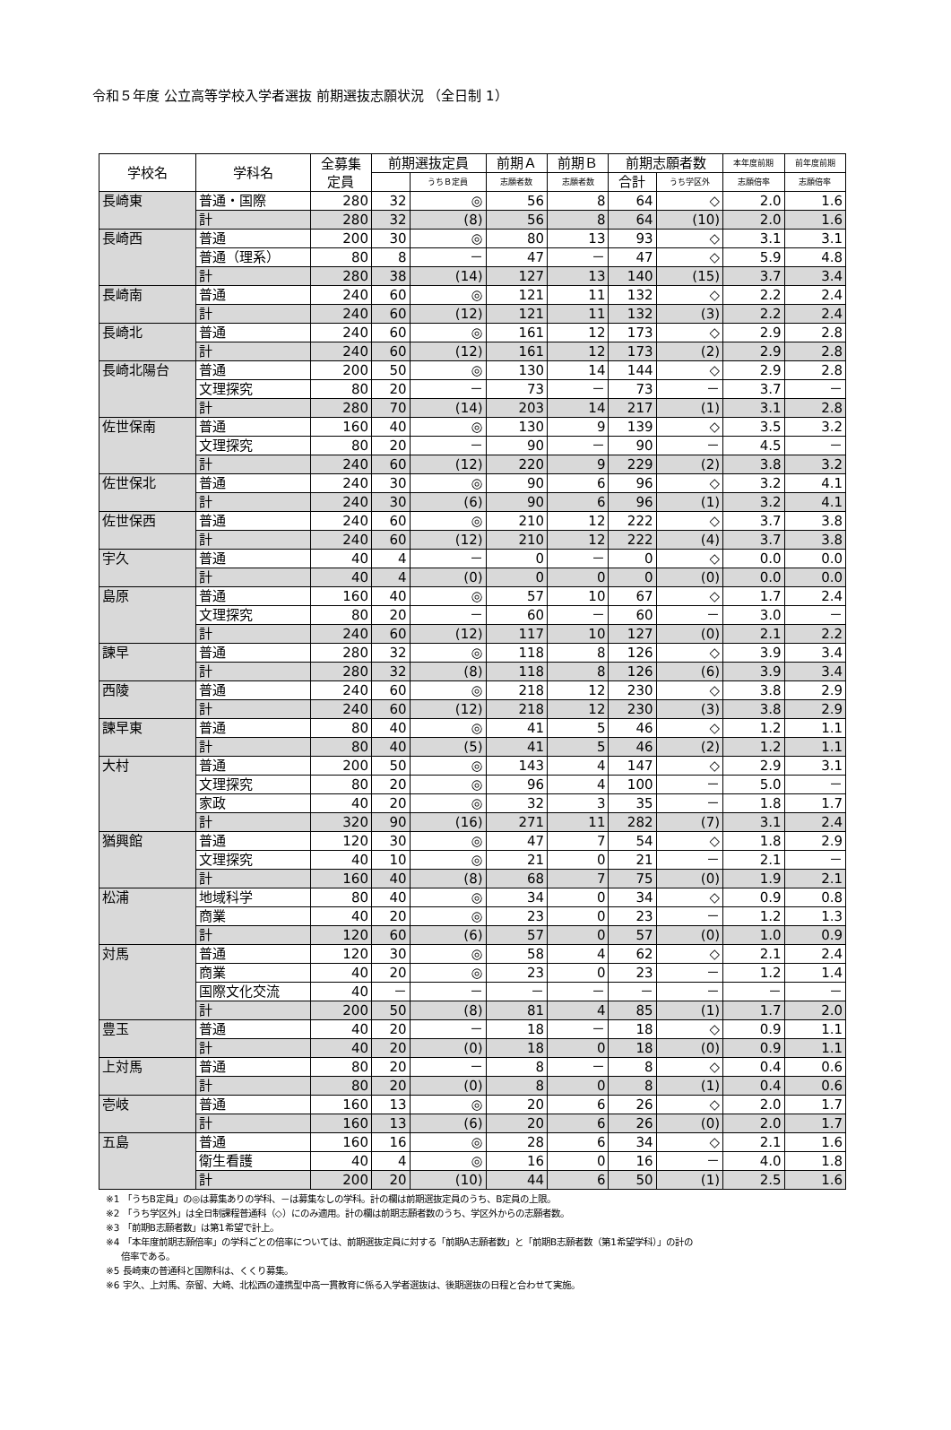令和５年度 公立高等学校入学者選抜 前期選抜志願状況 （全日制 1）
| 学校名 | 学科名 | 全募集 定員 | 前期選抜定員 | | 前期Ａ | 前期Ｂ | 前期志願者数 | | 本年度前期 | 前年度前期 |
| --- | --- | --- | --- | --- | --- | --- | --- | --- | --- | --- |
| | | | | うちＢ定員 | 志願者数 | 志願者数 | 合計 | うち学区外 | 志願倍率 | 志願倍率 |
| 長崎東 | 普通・国際 | 280 | 32 | ◎ | 56 | 8 | 64 | ◇ | 2.0 | 1.6 |
| | 計 | 280 | 32 | (8) | 56 | 8 | 64 | (10) | 2.0 | 1.6 |
| 長崎西 | 普通 | 200 | 30 | ◎ | 80 | 13 | 93 | ◇ | 3.1 | 3.1 |
| | 普通（理系） | 80 | 8 | － | 47 | － | 47 | ◇ | 5.9 | 4.8 |
| | 計 | 280 | 38 | (14) | 127 | 13 | 140 | (15) | 3.7 | 3.4 |
| 長崎南 | 普通 | 240 | 60 | ◎ | 121 | 11 | 132 | ◇ | 2.2 | 2.4 |
| | 計 | 240 | 60 | (12) | 121 | 11 | 132 | (3) | 2.2 | 2.4 |
| 長崎北 | 普通 | 240 | 60 | ◎ | 161 | 12 | 173 | ◇ | 2.9 | 2.8 |
| | 計 | 240 | 60 | (12) | 161 | 12 | 173 | (2) | 2.9 | 2.8 |
| 長崎北陽台 | 普通 | 200 | 50 | ◎ | 130 | 14 | 144 | ◇ | 2.9 | 2.8 |
| | 文理探究 | 80 | 20 | － | 73 | － | 73 | － | 3.7 | － |
| | 計 | 280 | 70 | (14) | 203 | 14 | 217 | (1) | 3.1 | 2.8 |
| 佐世保南 | 普通 | 160 | 40 | ◎ | 130 | 9 | 139 | ◇ | 3.5 | 3.2 |
| | 文理探究 | 80 | 20 | － | 90 | － | 90 | － | 4.5 | － |
| | 計 | 240 | 60 | (12) | 220 | 9 | 229 | (2) | 3.8 | 3.2 |
| 佐世保北 | 普通 | 240 | 30 | ◎ | 90 | 6 | 96 | ◇ | 3.2 | 4.1 |
| | 計 | 240 | 30 | (6) | 90 | 6 | 96 | (1) | 3.2 | 4.1 |
| 佐世保西 | 普通 | 240 | 60 | ◎ | 210 | 12 | 222 | ◇ | 3.7 | 3.8 |
| | 計 | 240 | 60 | (12) | 210 | 12 | 222 | (4) | 3.7 | 3.8 |
| 宇久 | 普通 | 40 | 4 | － | 0 | － | 0 | ◇ | 0.0 | 0.0 |
| | 計 | 40 | 4 | (0) | 0 | 0 | 0 | (0) | 0.0 | 0.0 |
| 島原 | 普通 | 160 | 40 | ◎ | 57 | 10 | 67 | ◇ | 1.7 | 2.4 |
| | 文理探究 | 80 | 20 | － | 60 | － | 60 | － | 3.0 | － |
| | 計 | 240 | 60 | (12) | 117 | 10 | 127 | (0) | 2.1 | 2.2 |
| 諫早 | 普通 | 280 | 32 | ◎ | 118 | 8 | 126 | ◇ | 3.9 | 3.4 |
| | 計 | 280 | 32 | (8) | 118 | 8 | 126 | (6) | 3.9 | 3.4 |
| 西陵 | 普通 | 240 | 60 | ◎ | 218 | 12 | 230 | ◇ | 3.8 | 2.9 |
| | 計 | 240 | 60 | (12) | 218 | 12 | 230 | (3) | 3.8 | 2.9 |
| 諫早東 | 普通 | 80 | 40 | ◎ | 41 | 5 | 46 | ◇ | 1.2 | 1.1 |
| | 計 | 80 | 40 | (5) | 41 | 5 | 46 | (2) | 1.2 | 1.1 |
| 大村 | 普通 | 200 | 50 | ◎ | 143 | 4 | 147 | ◇ | 2.9 | 3.1 |
| | 文理探究 | 80 | 20 | ◎ | 96 | 4 | 100 | － | 5.0 | － |
| | 家政 | 40 | 20 | ◎ | 32 | 3 | 35 | － | 1.8 | 1.7 |
| | 計 | 320 | 90 | (16) | 271 | 11 | 282 | (7) | 3.1 | 2.4 |
| 猶興館 | 普通 | 120 | 30 | ◎ | 47 | 7 | 54 | ◇ | 1.8 | 2.9 |
| | 文理探究 | 40 | 10 | ◎ | 21 | 0 | 21 | － | 2.1 | － |
| | 計 | 160 | 40 | (8) | 68 | 7 | 75 | (0) | 1.9 | 2.1 |
| 松浦 | 地域科学 | 80 | 40 | ◎ | 34 | 0 | 34 | ◇ | 0.9 | 0.8 |
| | 商業 | 40 | 20 | ◎ | 23 | 0 | 23 | － | 1.2 | 1.3 |
| | 計 | 120 | 60 | (6) | 57 | 0 | 57 | (0) | 1.0 | 0.9 |
| 対馬 | 普通 | 120 | 30 | ◎ | 58 | 4 | 62 | ◇ | 2.1 | 2.4 |
| | 商業 | 40 | 20 | ◎ | 23 | 0 | 23 | － | 1.2 | 1.4 |
| | 国際文化交流 | 40 | － | － | － | － | － | － | － | － |
| | 計 | 200 | 50 | (8) | 81 | 4 | 85 | (1) | 1.7 | 2.0 |
| 豊玉 | 普通 | 40 | 20 | － | 18 | － | 18 | ◇ | 0.9 | 1.1 |
| | 計 | 40 | 20 | (0) | 18 | 0 | 18 | (0) | 0.9 | 1.1 |
| 上対馬 | 普通 | 80 | 20 | － | 8 | － | 8 | ◇ | 0.4 | 0.6 |
| | 計 | 80 | 20 | (0) | 8 | 0 | 8 | (1) | 0.4 | 0.6 |
| 壱岐 | 普通 | 160 | 13 | ◎ | 20 | 6 | 26 | ◇ | 2.0 | 1.7 |
| | 計 | 160 | 13 | (6) | 20 | 6 | 26 | (0) | 2.0 | 1.7 |
| 五島 | 普通 | 160 | 16 | ◎ | 28 | 6 | 34 | ◇ | 2.1 | 1.6 |
| | 衛生看護 | 40 | 4 | ◎ | 16 | 0 | 16 | － | 4.0 | 1.8 |
| | 計 | 200 | 20 | (10) | 44 | 6 | 50 | (1) | 2.5 | 1.6 |
※1 「うちB定員」の◎は募集ありの学科、－は募集なしの学科。計の欄は前期選抜定員のうち、B定員の上限。
※2 「うち学区外」は全日制課程普通科（◇）にのみ適用。計の欄は前期志願者数のうち、学区外からの志願者数。
※3 「前期B志願者数」は第1希望で計上。
※4 「本年度前期志願倍率」の学科ごとの倍率については、前期選抜定員に対する「前期A志願者数」と「前期B志願者数（第1希望学科）」の計の
倍率である。
※5 長崎東の普通科と国際科は、くくり募集。
※6 宇久、上対馬、奈留、大崎、北松西の連携型中高一貫教育に係る入学者選抜は、後期選抜の日程と合わせて実施。